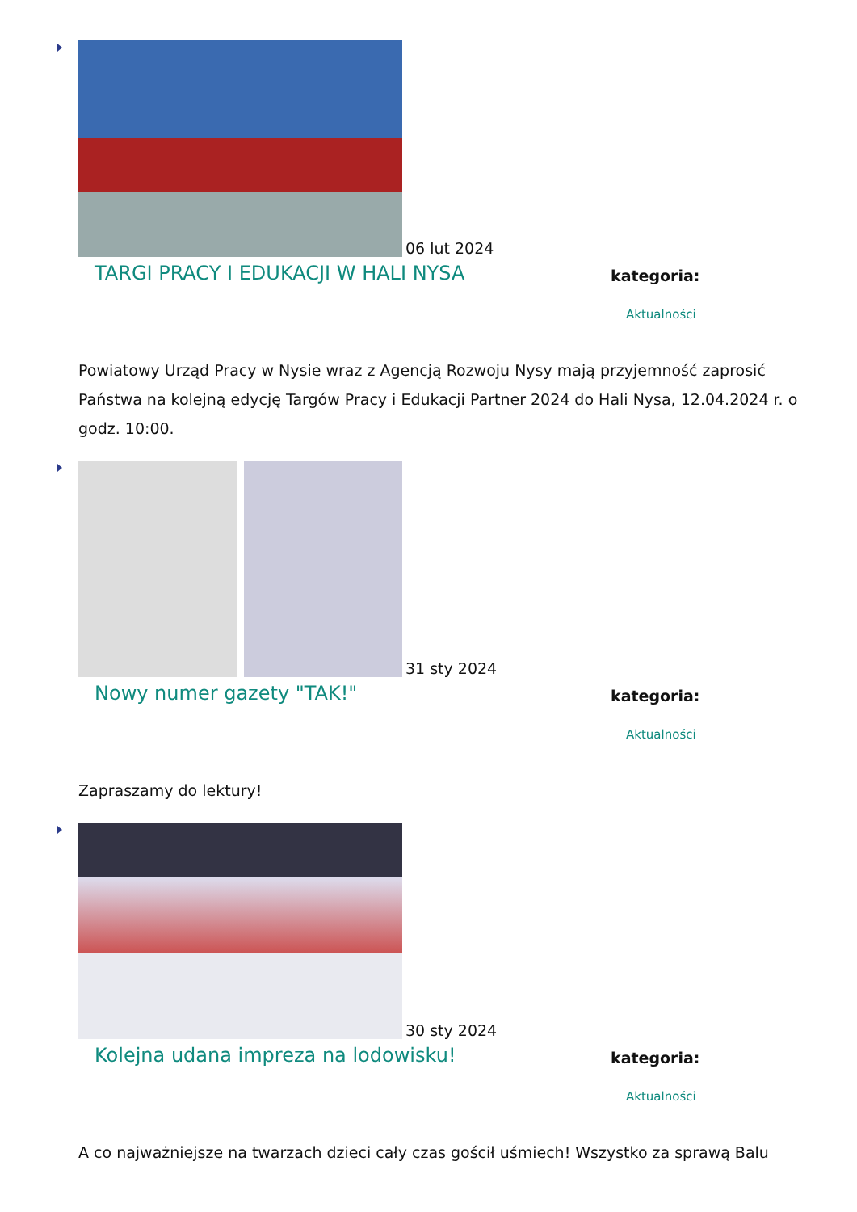06 lut 2024
TARGI PRACY I EDUKACJI W HALI NYSA
kategoria:
Aktualności
Powiatowy Urząd Pracy w Nysie wraz z Agencją Rozwoju Nysy mają przyjemność zaprosić Państwa na kolejną edycję Targów Pracy i Edukacji Partner 2024 do Hali Nysa, 12.04.2024 r. o godz. 10:00.
31 sty 2024
Nowy numer gazety "TAK!"
kategoria:
Aktualności
Zapraszamy do lektury!
30 sty 2024
Kolejna udana impreza na lodowisku!
kategoria:
Aktualności
A co najważniejsze na twarzach dzieci cały czas gościł uśmiech! Wszystko za sprawą Balu